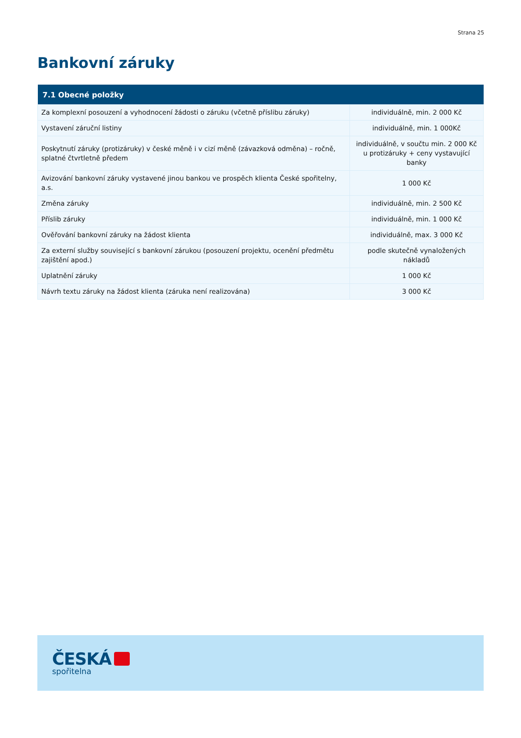Strana 25
Bankovní záruky
| 7.1 Obecné položky | |
| --- | --- |
| Za komplexní posouzení a vyhodnocení žádosti o záruku (včetně příslibu záruky) | individuálně, min. 2 000 Kč |
| Vystavení záruční listiny | individuálně, min. 1 000Kč |
| Poskytnutí záruky (protizáruky) v české měně i v cizí měně (závazková odměna) – ročně, splatné čtvrtletně předem | individuálně, v součtu min. 2 000 Kč u protizáruky + ceny vystavující banky |
| Avizování bankovní záruky vystavené jinou bankou ve prospěch klienta České spořitelny, a.s. | 1 000 Kč |
| Změna záruky | individuálně, min. 2 500 Kč |
| Příslib záruky | individuálně, min. 1 000 Kč |
| Ověřování bankovní záruky na žádost klienta | individuálně, max. 3 000 Kč |
| Za externí služby související s bankovní zárukou (posouzení projektu, ocenění předmětu zajištění apod.) | podle skutečně vynaložených nákladů |
| Uplatnění záruky | 1 000 Kč |
| Návrh textu záruky na žádost klienta (záruka není realizována) | 3 000 Kč |
ČESKÁ
spořitelna